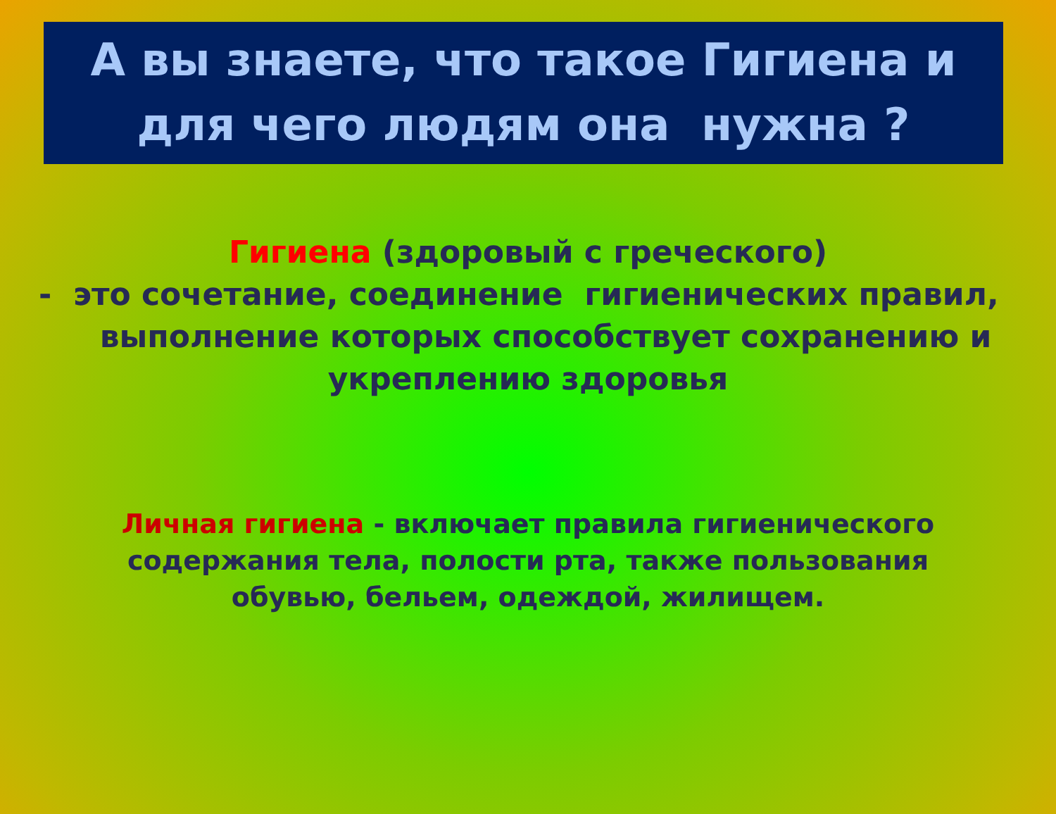А вы знаете, что такое Гигиена и
для чего людям она нужна ?
Гигиена (здоровый с греческого)
- это сочетание, соединение гигиенических правил,
выполнение которых способствует сохранению и
укреплению здоровья
Личная гигиена - включает правила гигиенического содержания тела, полости рта, также пользования обувью, бельем, одеждой, жилищем.